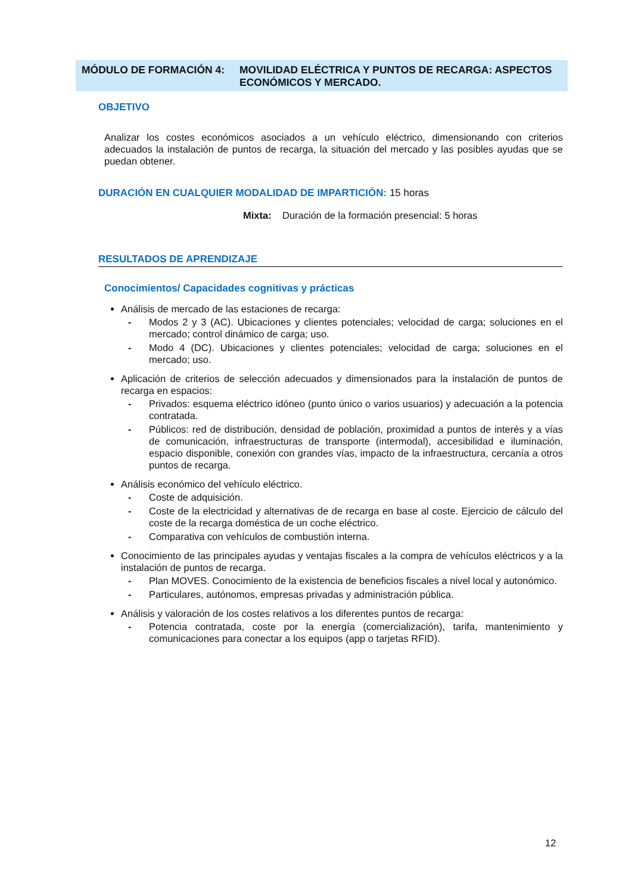MÓDULO DE FORMACIÓN 4: MOVILIDAD ELÉCTRICA Y PUNTOS DE RECARGA: ASPECTOS ECONÓMICOS Y MERCADO.
OBJETIVO
Analizar los costes económicos asociados a un vehículo eléctrico, dimensionando con criterios adecuados la instalación de puntos de recarga, la situación del mercado y las posibles ayudas que se puedan obtener.
DURACIÓN EN CUALQUIER MODALIDAD DE IMPARTICIÓN: 15 horas
Mixta: Duración de la formación presencial: 5 horas
RESULTADOS DE APRENDIZAJE
Conocimientos/ Capacidades cognitivas y prácticas
Análisis de mercado de las estaciones de recarga:
- Modos 2 y 3 (AC). Ubicaciones y clientes potenciales; velocidad de carga; soluciones en el mercado; control dinámico de carga; uso.
- Modo 4 (DC). Ubicaciones y clientes potenciales; velocidad de carga; soluciones en el mercado; uso.
Aplicación de criterios de selección adecuados y dimensionados para la instalación de puntos de recarga en espacios:
- Privados: esquema eléctrico idóneo (punto único o varios usuarios) y adecuación a la potencia contratada.
- Públicos: red de distribución, densidad de población, proximidad a puntos de interés y a vías de comunicación, infraestructuras de transporte (intermodal), accesibilidad e iluminación, espacio disponible, conexión con grandes vías, impacto de la infraestructura, cercanía a otros puntos de recarga.
Análisis económico del vehículo eléctrico.
- Coste de adquisición.
- Coste de la electricidad y alternativas de de recarga en base al coste. Ejercicio de cálculo del coste de la recarga doméstica de un coche eléctrico.
- Comparativa con vehículos de combustión interna.
Conocimiento de las principales ayudas y ventajas fiscales a la compra de vehículos eléctricos y a la instalación de puntos de recarga.
- Plan MOVES. Conocimiento de la existencia de beneficios fiscales a nivel local y autonómico.
- Particulares, autónomos, empresas privadas y administración pública.
Análisis y valoración de los costes relativos a los diferentes puntos de recarga:
- Potencia contratada, coste por la energía (comercialización), tarifa, mantenimiento y comunicaciones para conectar a los equipos (app o tarjetas RFID).
12